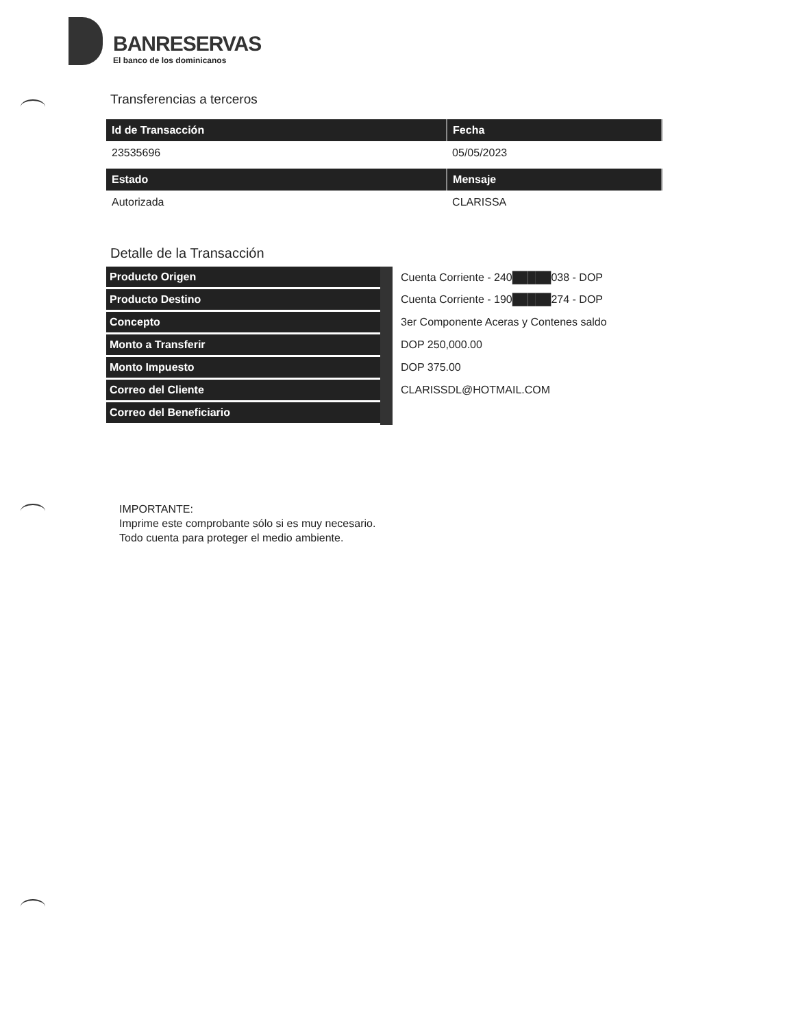BANRESERVAS
El banco de los dominicanos
Transferencias a terceros
| Id de Transacción | Fecha |
| --- | --- |
| 23535696 | 05/05/2023 |
| Estado | Mensaje |
| Autorizada | CLARISSA |
Detalle de la Transacción
| Producto Origen | Cuenta Corriente - 240█████038 - DOP |
| Producto Destino | Cuenta Corriente - 190█████274 - DOP |
| Concepto | 3er Componente Aceras y Contenes saldo |
| Monto a Transferir | DOP 250,000.00 |
| Monto Impuesto | DOP 375.00 |
| Correo del Cliente | CLARISSDL@HOTMAIL.COM |
| Correo del Beneficiario | |
IMPORTANTE:
Imprime este comprobante sólo si es muy necesario.
Todo cuenta para proteger el medio ambiente.